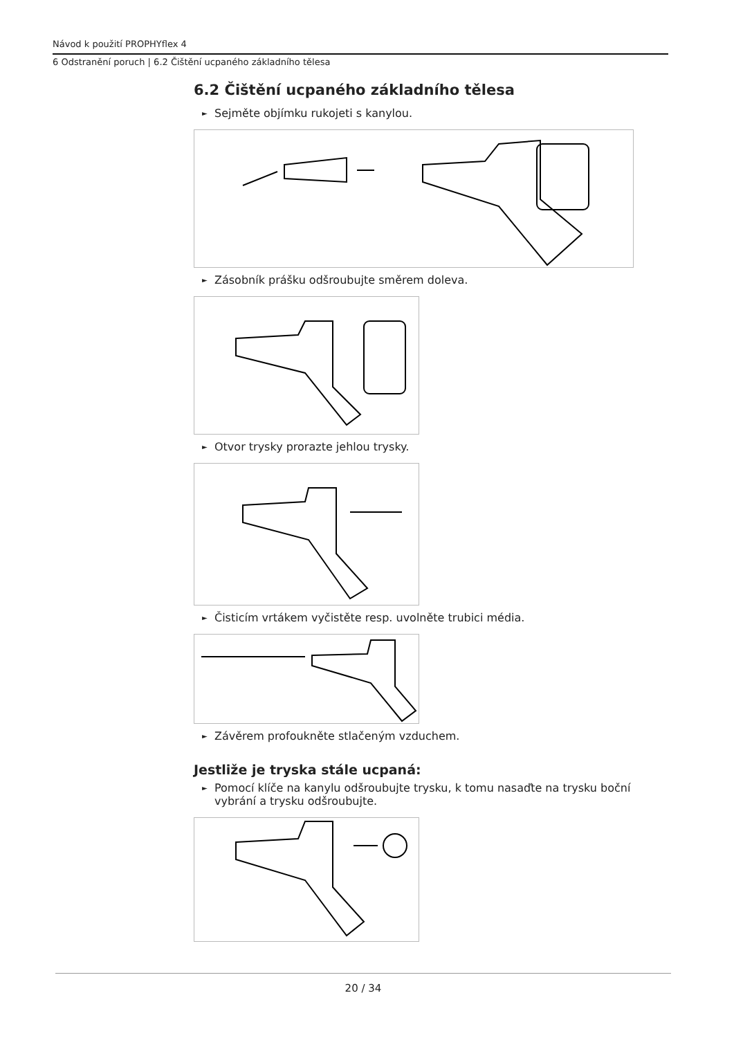Návod k použití PROPHYflex 4
6 Odstranění poruch | 6.2 Čištění ucpaného základního tělesa
6.2 Čištění ucpaného základního tělesa
► Sejměte objímku rukojeti s kanylou.
► Zásobník prášku odšroubujte směrem doleva.
► Otvor trysky prorazte jehlou trysky.
► Čisticím vrtákem vyčistěte resp. uvolněte trubici média.
► Závěrem profoukněte stlačeným vzduchem.
Jestliže je tryska stále ucpaná:
► Pomocí klíče na kanylu odšroubujte trysku, k tomu nasaďte na trysku boční vybrání a trysku odšroubujte.
20 / 34